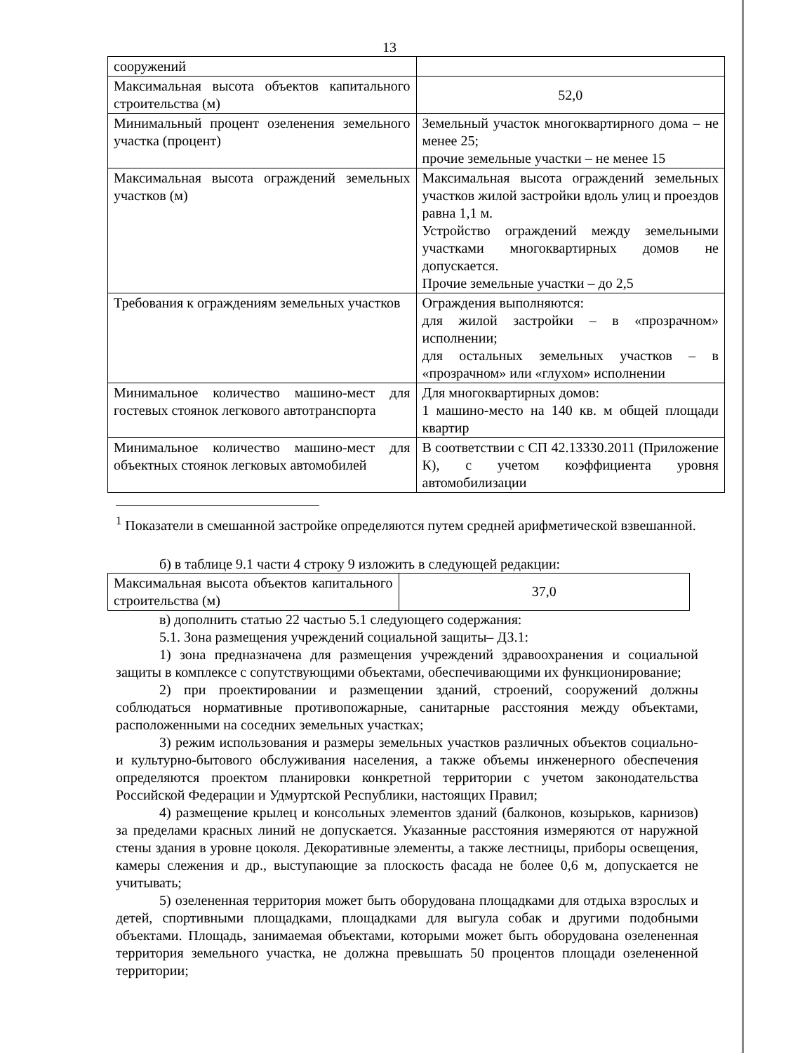13
| сооружений | |
| Максимальная высота объектов капитального строительства (м) | 52,0 |
| Минимальный процент озеленения земельного участка (процент) | Земельный участок многоквартирного дома – не менее 25; прочие земельные участки – не менее 15 |
| Максимальная высота ограждений земельных участков (м) | Максимальная высота ограждений земельных участков жилой застройки вдоль улиц и проездов равна 1,1 м. Устройство ограждений между земельными участками многоквартирных домов не допускается. Прочие земельные участки – до 2,5 |
| Требования к ограждениям земельных участков | Ограждения выполняются: для жилой застройки – в «прозрачном» исполнении; для остальных земельных участков – в «прозрачном» или «глухом» исполнении |
| Минимальное количество машино-мест для гостевых стоянок легкового автотранспорта | Для многоквартирных домов: 1 машино-место на 140 кв. м общей площади квартир |
| Минимальное количество машино-мест для объектных стоянок легковых автомобилей | В соответствии с СП 42.13330.2011 (Приложение К), с учетом коэффициента уровня автомобилизации |
<sup>1</sup> Показатели в смешанной застройке определяются путем средней арифметической взвешанной.
б) в таблице 9.1 части 4 строку 9 изложить в следующей редакции:
| Максимальная высота объектов капитального строительства (м) | 37,0 |
в) дополнить статью 22 частью 5.1 следующего содержания:
5.1. Зона размещения учреждений социальной защиты– ДЗ.1:
1) зона предназначена для размещения учреждений здравоохранения и социальной защиты в комплексе с сопутствующими объектами, обеспечивающими их функционирование;
2) при проектировании и размещении зданий, строений, сооружений должны соблюдаться нормативные противопожарные, санитарные расстояния между объектами, расположенными на соседних земельных участках;
3) режим использования и размеры земельных участков различных объектов социально- и культурно-бытового обслуживания населения, а также объемы инженерного обеспечения определяются проектом планировки конкретной территории с учетом законодательства Российской Федерации и Удмуртской Республики, настоящих Правил;
4) размещение крылец и консольных элементов зданий (балконов, козырьков, карнизов) за пределами красных линий не допускается. Указанные расстояния измеряются от наружной стены здания в уровне цоколя. Декоративные элементы, а также лестницы, приборы освещения, камеры слежения и др., выступающие за плоскость фасада не более 0,6 м, допускается не учитывать;
5) озелененная территория может быть оборудована площадками для отдыха взрослых и детей, спортивными площадками, площадками для выгула собак и другими подобными объектами. Площадь, занимаемая объектами, которыми может быть оборудована озелененная территория земельного участка, не должна превышать 50 процентов площади озелененной территории;